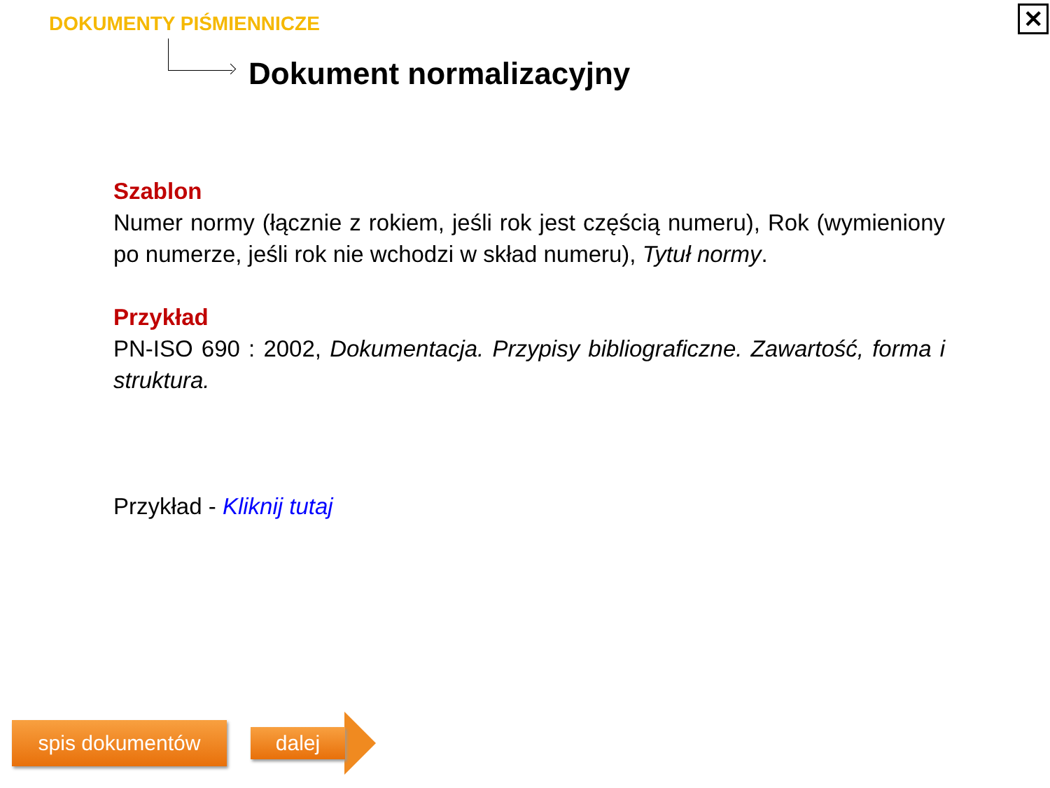DOKUMENTY PIŚMIENNICZE
Dokument normalizacyjny
✕
Szablon
Numer normy (łącznie z rokiem, jeśli rok jest częścią numeru), Rok (wymieniony po numerze, jeśli rok nie wchodzi w skład numeru), Tytuł normy.
Przykład
PN-ISO 690 : 2002, Dokumentacja. Przypisy bibliograficzne. Zawartość, forma i struktura.
Przykład - Kliknij tutaj
spis dokumentów dalej